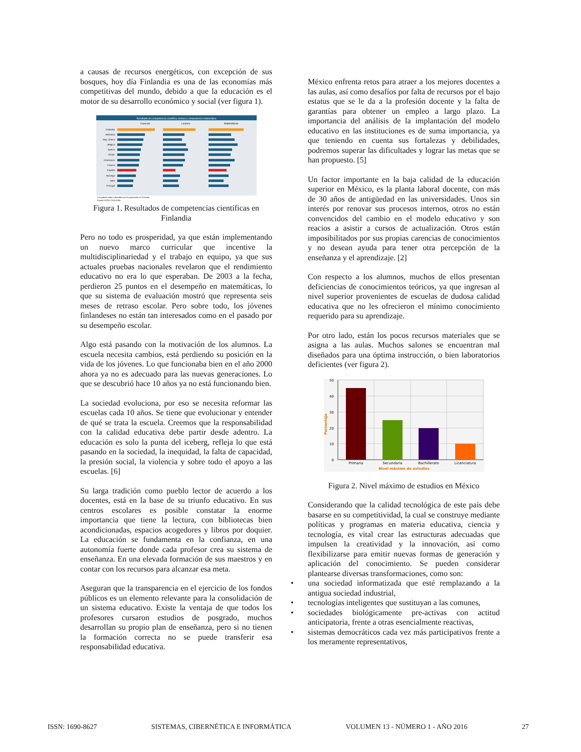a causas de recursos energéticos, con excepción de sus bosques, hoy día Finlandia es una de las economías más competitivas del mundo, debido a que la educación es el motor de su desarrollo económico y social (ver figura 1).
Resultado en competencia científica, lectura y competencia matemática
Ciencias
Lectura
Matemáticas
Finlandia
Alemania
Rep. Checa
Bélgica
Suecia
OCDE
Dinamarca
Francia
España
Noruega
Italia
Portugal
Los países están ordenados por la puntuación en Ciencias.
Fuente OCDE: PISA 2006.
Figura 1. Resultados de competencias científicas en Finlandia
Pero no todo es prosperidad, ya que están implementando un nuevo marco curricular que incentive la multidisciplinariedad y el trabajo en equipo, ya que sus actuales pruebas nacionales revelaron que el rendimiento educativo no era lo que esperaban. De 2003 a la fecha, perdieron 25 puntos en el desempeño en matemáticas, lo que su sistema de evaluación mostró que representa seis meses de retraso escolar. Pero sobre todo, los jóvenes finlandeses no están tan interesados como en el pasado por su desempeño escolar.
Algo está pasando con la motivación de los alumnos. La escuela necesita cambios, está perdiendo su posición en la vida de los jóvenes. Lo que funcionaba bien en el año 2000 ahora ya no es adecuado para las nuevas generaciones. Lo que se descubrió hace 10 años ya no está funcionando bien.
La sociedad evoluciona, por eso se necesita reformar las escuelas cada 10 años. Se tiene que evolucionar y entender de qué se trata la escuela. Creemos que la responsabilidad con la calidad educativa debe partir desde adentro. La educación es solo la punta del iceberg, refleja lo que está pasando en la sociedad, la inequidad, la falta de capacidad, la presión social, la violencia y sobre todo el apoyo a las escuelas. [6]
Su larga tradición como pueblo lector de acuerdo a los docentes, está en la base de su triunfo educativo. En sus centros escolares es posible constatar la enorme importancia que tiene la lectura, con bibliotecas bien acondicionadas, espacios acogedores y libros por doquier. La educación se fundamenta en la confianza, en una autonomía fuerte donde cada profesor crea su sistema de enseñanza. En una elevada formación de sus maestros y en contar con los recursos para alcanzar esa meta.
Aseguran que la transparencia en el ejercicio de los fondos públicos es un elemento relevante para la consolidación de un sistema educativo. Existe la ventaja de que todos los profesores cursaron estudios de posgrado, muchos desarrollan su propio plan de enseñanza, pero si no tienen la formación correcta no se puede transferir esa responsabilidad educativa.
México enfrenta retos para atraer a los mejores docentes a las aulas, así como desafíos por falta de recursos por el bajo estatus que se le da a la profesión docente y la falta de garantías para obtener un empleo a largo plazo. La importancia del análisis de la implantación del modelo educativo en las instituciones es de suma importancia, ya que teniendo en cuenta sus fortalezas y debilidades, podremos superar las dificultades y lograr las metas que se han propuesto. [5]
Un factor importante en la baja calidad de la educación superior en México, es la planta laboral docente, con más de 30 años de antigüedad en las universidades. Unos sin interés por renovar sus procesos internos, otros no están convencidos del cambio en el modelo educativo y son reacios a asistir a cursos de actualización. Otros están imposibilitados por sus propias carencias de conocimientos y no desean ayuda para tener otra percepción de la enseñanza y el aprendizaje. [2]
Con respecto a los alumnos, muchos de ellos presentan deficiencias de conocimientos teóricos, ya que ingresan al nivel superior provenientes de escuelas de dudosa calidad educativa que no les ofrecieron el mínimo conocimiento requerido para su aprendizaje.
Por otro lado, están los pocos recursos materiales que se asigna a las aulas. Muchos salones se encuentran mal diseñados para una óptima instrucción, o bien laboratorios deficientes (ver figura 2).
50
40
30
20
10
0
Primaria
Secundaria
Bachillerato
Licenciatura
Nivel máximo de estudios
Porcentaje
Figura 2. Nivel máximo de estudios en México
Considerando que la calidad tecnológica de este país debe basarse en su competitividad, la cual se construye mediante políticas y programas en materia educativa, ciencia y tecnología, es vital crear las estructuras adecuadas que impulsen la creatividad y la innovación, así como flexibilizarse para emitir nuevas formas de generación y aplicación del conocimiento. Se pueden considerar plantearse diversas transformaciones, como son:
• una sociedad informatizada que esté remplazando a la antigua sociedad industrial,
• tecnologías inteligentes que sustituyan a las comunes,
• sociedades biológicamente pre-activas con actitud anticipatoria, frente a otras esencialmente reactivas,
• sistemas democráticos cada vez más participativos frente a los meramente representativos,
ISSN: 1690-8627 SISTEMAS, CIBERNÉTICA E INFORMÁTICA VOLUMEN 13 - NÚMERO 1 - AÑO 2016 27